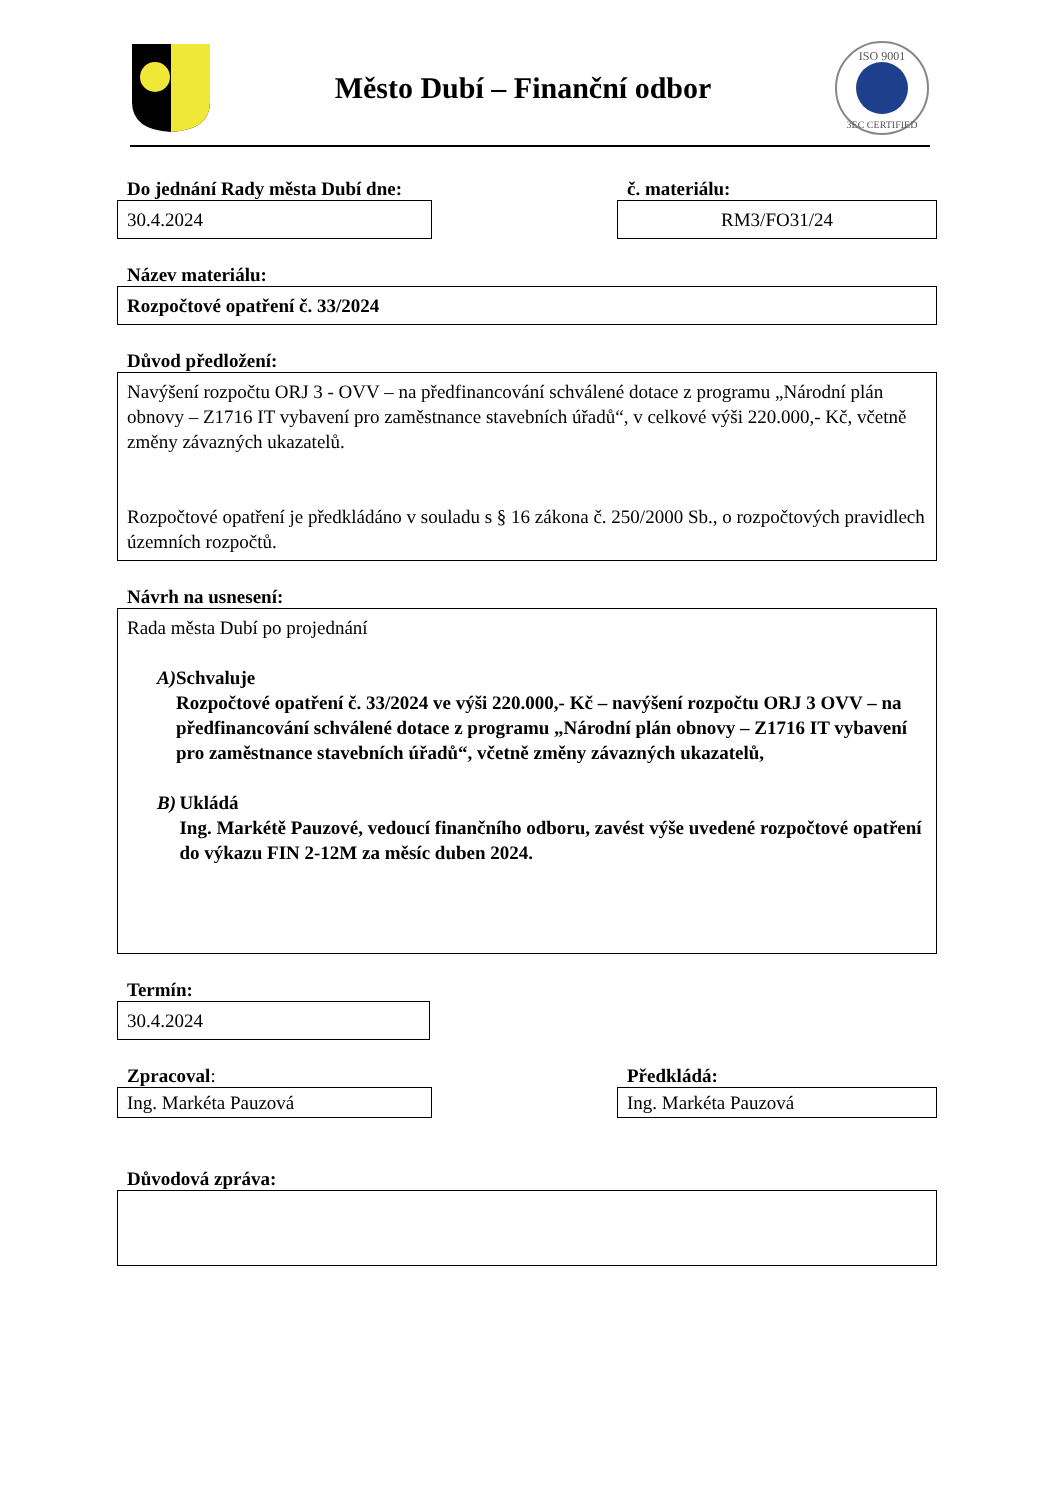Město Dubí – Finanční odbor
ISO 9001
3EC CERTIFIED
Do jednání Rady města Dubí dne:
30.4.2024
č. materiálu:
RM3/FO31/24
Název materiálu:
Rozpočtové opatření č. 33/2024
Důvod předložení:
Navýšení rozpočtu ORJ 3 - OVV – na předfinancování schválené dotace z programu „Národní plán obnovy – Z1716 IT vybavení pro zaměstnance stavebních úřadů“, v celkové výši 220.000,- Kč, včetně změny závazných ukazatelů.
Rozpočtové opatření je předkládáno v souladu s § 16 zákona č. 250/2000 Sb., o rozpočtových pravidlech územních rozpočtů.
Návrh na usnesení:
Rada města Dubí po projednání
A) Schvaluje
Rozpočtové opatření č. 33/2024 ve výši 220.000,- Kč – navýšení rozpočtu ORJ 3 OVV – na předfinancování schválené dotace z programu „Národní plán obnovy – Z1716 IT vybavení pro zaměstnance stavebních úřadů“, včetně změny závazných ukazatelů,
B) Ukládá
Ing. Markétě Pauzové, vedoucí finančního odboru, zavést výše uvedené rozpočtové opatření do výkazu FIN 2-12M za měsíc duben 2024.
Termín:
30.4.2024
Zpracoval:
Ing. Markéta Pauzová
Předkládá:
Ing. Markéta Pauzová
Důvodová zpráva: